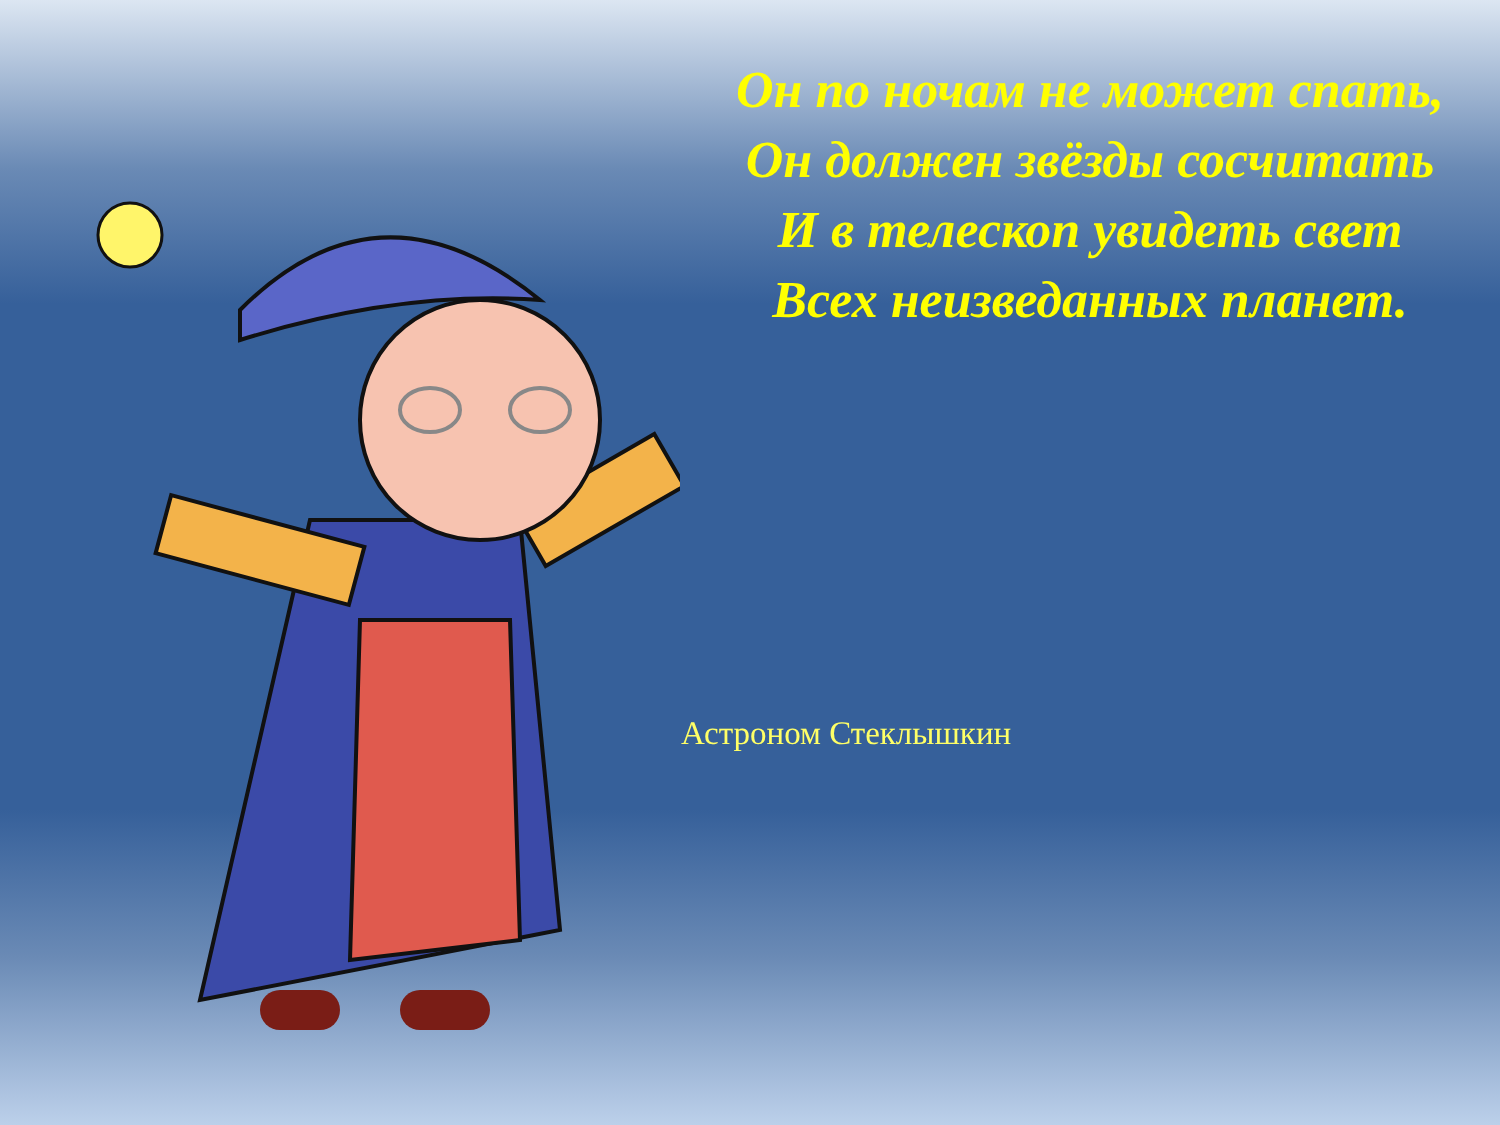Он по ночам не может спать,
Он должен звёзды сосчитать
И в телескоп увидеть свет
Всех неизведанных планет.
Астроном Стеклышкин